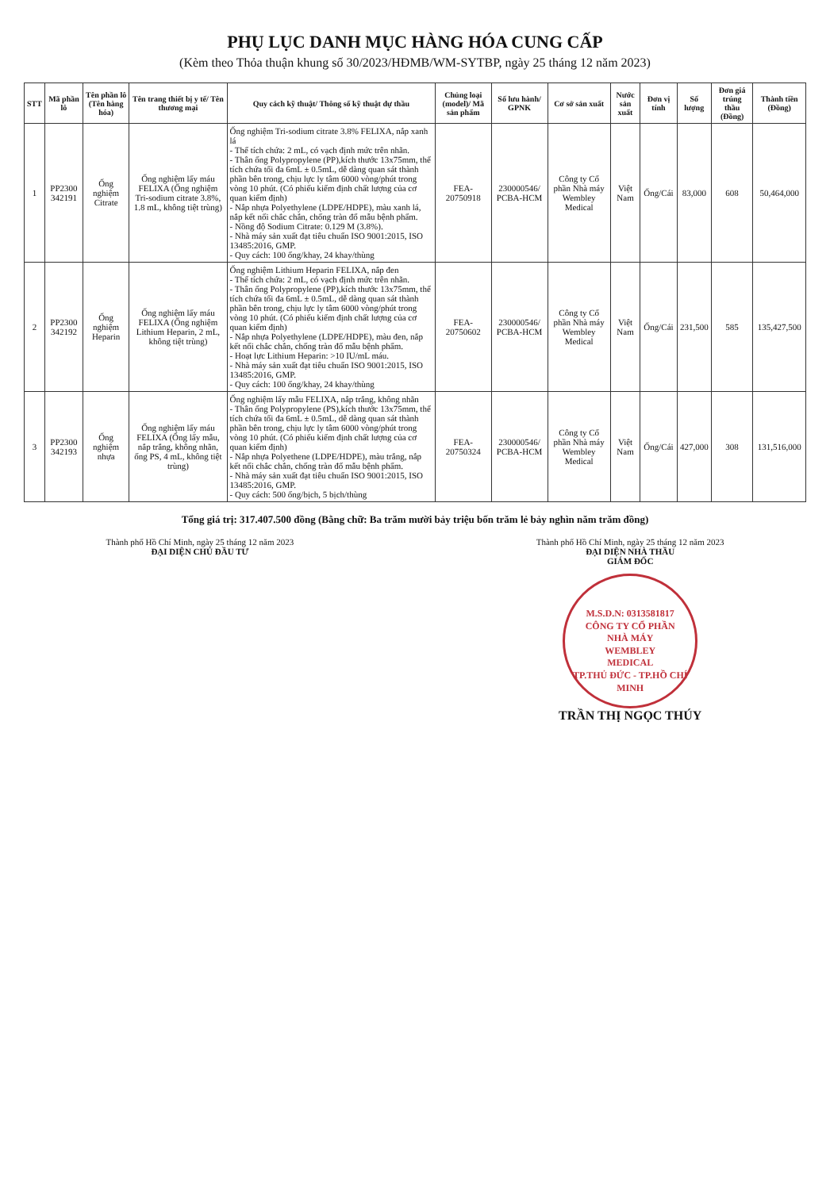PHỤ LỤC DANH MỤC HÀNG HÓA CUNG CẤP
(Kèm theo Thỏa thuận khung số 30/2023/HĐMB/WM-SYTBP, ngày 25 tháng 12 năm 2023)
| STT | Mã phần lô | Tên phần lô (Tên hàng hóa) | Tên trang thiết bị y tế/ Tên thương mại | Quy cách kỹ thuật/ Thông số kỹ thuật dự thầu | Chủng loại (model)/ Mã sản phẩm | Số lưu hành/ GPNK | Cơ sở sản xuất | Nước sản xuất | Đơn vị tính | Số lượng | Đơn giá trúng thầu (Đồng) | Thành tiền (Đồng) |
| --- | --- | --- | --- | --- | --- | --- | --- | --- | --- | --- | --- | --- |
| 1 | PP2300 342191 | Ống nghiệm Citrate | Ống nghiệm lấy máu FELIXA (Ống nghiệm Tri-sodium citrate 3.8%, 1.8 mL, không tiệt trùng) | Ống nghiệm Tri-sodium citrate 3.8% FELIXA, nắp xanh lá - Thể tích chứa: 2 mL, có vạch định mức trên nhãn. - Thân ống Polypropylene (PP),kích thước 13x75mm, thể tích chứa tối đa 6mL ± 0.5mL, dễ dàng quan sát thành phần bên trong, chịu lực ly tâm 6000 vòng/phút trong vòng 10 phút. (Có phiếu kiểm định chất lượng của cơ quan kiểm định) - Nắp nhựa Polyethylene (LDPE/HDPE), màu xanh lá, nắp kết nối chắc chắn, chống tràn đổ mẫu bệnh phẩm. - Nồng độ Sodium Citrate: 0.129 M (3.8%). - Nhà máy sản xuất đạt tiêu chuẩn ISO 9001:2015, ISO 13485:2016, GMP. - Quy cách: 100 ống/khay, 24 khay/thùng | FEA-20750918 | 230000546/ PCBA-HCM | Công ty Cổ phần Nhà máy Wembley Medical | Việt Nam | Ống/Cái | 83,000 | 608 | 50,464,000 |
| 2 | PP2300 342192 | Ống nghiệm Heparin | Ống nghiệm lấy máu FELIXA (Ống nghiệm Lithium Heparin, 2 mL, không tiệt trùng) | Ống nghiệm Lithium Heparin FELIXA, nắp đen - Thể tích chứa: 2 mL, có vạch định mức trên nhãn. - Thân ống Polypropylene (PP),kích thước 13x75mm, thể tích chứa tối đa 6mL ± 0.5mL, dễ dàng quan sát thành phần bên trong, chịu lực ly tâm 6000 vòng/phút trong vòng 10 phút. (Có phiếu kiểm định chất lượng của cơ quan kiểm định) - Nắp nhựa Polyethylene (LDPE/HDPE), màu đen, nắp kết nối chắc chắn, chống tràn đổ mẫu bệnh phẩm. - Hoạt lực Lithium Heparin: >10 IU/mL máu. - Nhà máy sản xuất đạt tiêu chuẩn ISO 9001:2015, ISO 13485:2016, GMP. - Quy cách: 100 ống/khay, 24 khay/thùng | FEA-20750602 | 230000546/ PCBA-HCM | Công ty Cổ phần Nhà máy Wembley Medical | Việt Nam | Ống/Cái | 231,500 | 585 | 135,427,500 |
| 3 | PP2300 342193 | Ống nghiệm nhựa | Ống nghiệm lấy máu FELIXA (Ống lấy mẫu, nắp trắng, không nhãn, ống PS, 4 mL, không tiệt trùng) | Ống nghiệm lấy mẫu FELIXA, nắp trắng, không nhãn - Thân ống Polypropylene (PS),kích thước 13x75mm, thể tích chứa tối đa 6mL ± 0.5mL, dễ dàng quan sát thành phần bên trong, chịu lực ly tâm 6000 vòng/phút trong vòng 10 phút. (Có phiếu kiểm định chất lượng của cơ quan kiểm định) - Nắp nhựa Polyethene (LDPE/HDPE), màu trắng, nắp kết nối chắc chắn, chống tràn đổ mẫu bệnh phẩm. - Nhà máy sản xuất đạt tiêu chuẩn ISO 9001:2015, ISO 13485:2016, GMP. - Quy cách: 500 ống/bịch, 5 bịch/thùng | FEA-20750324 | 230000546/ PCBA-HCM | Công ty Cổ phần Nhà máy Wembley Medical | Việt Nam | Ống/Cái | 427,000 | 308 | 131,516,000 |
Tổng giá trị: 317.407.500 đồng (Bằng chữ: Ba trăm mười bảy triệu bốn trăm lẻ bảy nghìn năm trăm đồng)
Thành phố Hồ Chí Minh, ngày 25 tháng 12 năm 2023
ĐẠI DIỆN CHỦ ĐẦU TƯ
Thành phố Hồ Chí Minh, ngày 25 tháng 12 năm 2023
ĐẠI DIỆN NHÀ THẦU
GIÁM ĐỐC
M.S.D.N: 0313581817
CÔNG TY CỔ PHẦN
NHÀ MÁY
WEMBLEY
MEDICAL
TP.THỦ ĐỨC - TP.HỒ CHÍ MINH
TRẦN THỊ NGỌC THÚY